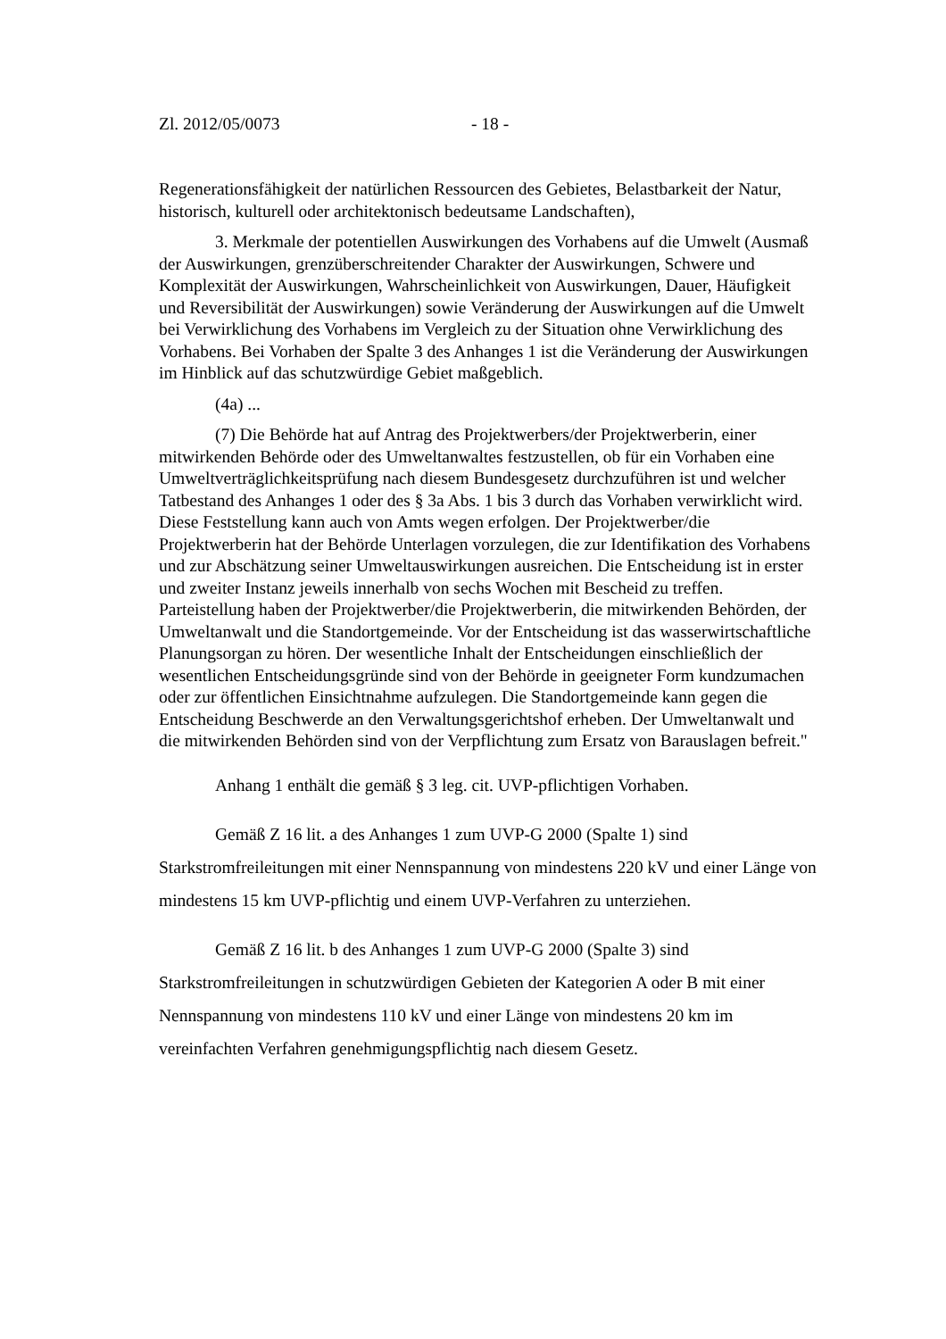Zl. 2012/05/0073 - 18 -
Regenerationsfähigkeit der natürlichen Ressourcen des Gebietes, Belastbarkeit der Natur, historisch, kulturell oder architektonisch bedeutsame Landschaften),
3. Merkmale der potentiellen Auswirkungen des Vorhabens auf die Umwelt (Ausmaß der Auswirkungen, grenzüberschreitender Charakter der Auswirkungen, Schwere und Komplexität der Auswirkungen, Wahrscheinlichkeit von Auswirkungen, Dauer, Häufigkeit und Reversibilität der Auswirkungen) sowie Veränderung der Auswirkungen auf die Umwelt bei Verwirklichung des Vorhabens im Vergleich zu der Situation ohne Verwirklichung des Vorhabens. Bei Vorhaben der Spalte 3 des Anhanges 1 ist die Veränderung der Auswirkungen im Hinblick auf das schutzwürdige Gebiet maßgeblich.
(4a) ...
(7) Die Behörde hat auf Antrag des Projektwerbers/der Projektwerberin, einer mitwirkenden Behörde oder des Umweltanwaltes festzustellen, ob für ein Vorhaben eine Umweltverträglichkeitsprüfung nach diesem Bundesgesetz durchzuführen ist und welcher Tatbestand des Anhanges 1 oder des § 3a Abs. 1 bis 3 durch das Vorhaben verwirklicht wird. Diese Feststellung kann auch von Amts wegen erfolgen. Der Projektwerber/die Projektwerberin hat der Behörde Unterlagen vorzulegen, die zur Identifikation des Vorhabens und zur Abschätzung seiner Umweltauswirkungen ausreichen. Die Entscheidung ist in erster und zweiter Instanz jeweils innerhalb von sechs Wochen mit Bescheid zu treffen. Parteistellung haben der Projektwerber/die Projektwerberin, die mitwirkenden Behörden, der Umweltanwalt und die Standortgemeinde. Vor der Entscheidung ist das wasserwirtschaftliche Planungsorgan zu hören. Der wesentliche Inhalt der Entscheidungen einschließlich der wesentlichen Entscheidungsgründe sind von der Behörde in geeigneter Form kundzumachen oder zur öffentlichen Einsichtnahme aufzulegen. Die Standortgemeinde kann gegen die Entscheidung Beschwerde an den Verwaltungsgerichtshof erheben. Der Umweltanwalt und die mitwirkenden Behörden sind von der Verpflichtung zum Ersatz von Barauslagen befreit."
Anhang 1 enthält die gemäß § 3 leg. cit. UVP-pflichtigen Vorhaben.
Gemäß Z 16 lit. a des Anhanges 1 zum UVP-G 2000 (Spalte 1) sind Starkstromfreileitungen mit einer Nennspannung von mindestens 220 kV und einer Länge von mindestens 15 km UVP-pflichtig und einem UVP-Verfahren zu unterziehen.
Gemäß Z 16 lit. b des Anhanges 1 zum UVP-G 2000 (Spalte 3) sind Starkstromfreileitungen in schutzwürdigen Gebieten der Kategorien A oder B mit einer Nennspannung von mindestens 110 kV und einer Länge von mindestens 20 km im vereinfachten Verfahren genehmigungspflichtig nach diesem Gesetz.